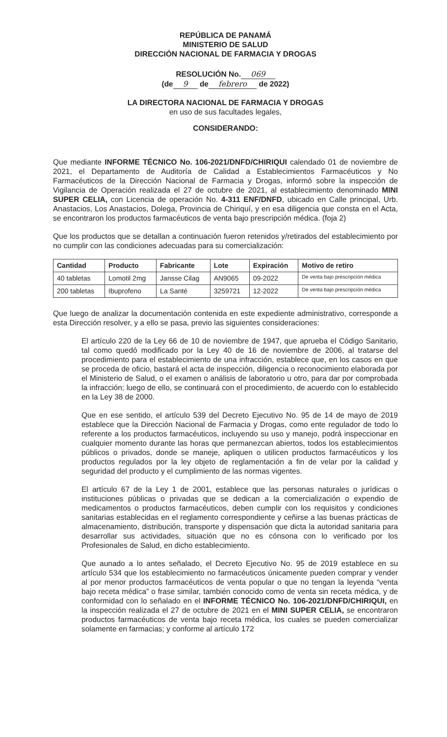REPÚBLICA DE PANAMÁ
MINISTERIO DE SALUD
DIRECCIÓN NACIONAL DE FARMACIA Y DROGAS
RESOLUCIÓN No. 069
(de 9 de febrero de 2022)
LA DIRECTORA NACIONAL DE FARMACIA Y DROGAS
en uso de sus facultades legales,
CONSIDERANDO:
Que mediante INFORME TÉCNICO No. 106-2021/DNFD/CHIRIQUI calendado 01 de noviembre de 2021, el Departamento de Auditoría de Calidad a Establecimientos Farmacéuticos y No Farmacéuticos de la Dirección Nacional de Farmacia y Drogas, informó sobre la inspección de Vigilancia de Operación realizada el 27 de octubre de 2021, al establecimiento denominado MINI SUPER CELIA, con Licencia de operación No. 4-311 ENF/DNFD, ubicado en Calle principal, Urb. Anastacios, Los Anastacios, Dolega, Provincia de Chiriquí, y en esa diligencia que consta en el Acta, se encontraron los productos farmacéuticos de venta bajo prescripción médica. (foja 2)
Que los productos que se detallan a continuación fueron retenidos y/retirados del establecimiento por no cumplir con las condiciones adecuadas para su comercialización:
| Cantidad | Producto | Fabricante | Lote | Expiración | Motivo de retiro |
| --- | --- | --- | --- | --- | --- |
| 40 tabletas | Lomotil 2mg | Jansse Cilag | AN9065 | 09-2022 | De venta bajo prescripción médica |
| 200 tabletas | Ibuprofeno | La Santé | 3259721 | 12-2022 | De venta bajo prescripción médica |
Que luego de analizar la documentación contenida en este expediente administrativo, corresponde a esta Dirección resolver, y a ello se pasa, previo las siguientes consideraciones:
El artículo 220 de la Ley 66 de 10 de noviembre de 1947, que aprueba el Código Sanitario, tal como quedó modificado por la Ley 40 de 16 de noviembre de 2006, al tratarse del procedimiento para el establecimiento de una infracción, establece que, en los casos en que se proceda de oficio, bastará el acta de inspección, diligencia o reconocimiento elaborada por el Ministerio de Salud, o el examen o análisis de laboratorio u otro, para dar por comprobada la infracción; luego de ello, se continuará con el procedimiento, de acuerdo con lo establecido en la Ley 38 de 2000.
Que en ese sentido, el artículo 539 del Decreto Ejecutivo No. 95 de 14 de mayo de 2019 establece que la Dirección Nacional de Farmacia y Drogas, como ente regulador de todo lo referente a los productos farmacéuticos, incluyendo su uso y manejo, podrá inspeccionar en cualquier momento durante las horas que permanezcan abiertos, todos los establecimientos públicos o privados, donde se maneje, apliquen o utilicen productos farmacéuticos y los productos regulados por la ley objeto de reglamentación a fin de velar por la calidad y seguridad del producto y el cumplimiento de las normas vigentes.
El artículo 67 de la Ley 1 de 2001, establece que las personas naturales o jurídicas o instituciones públicas o privadas que se dedican a la comercialización o expendio de medicamentos o productos farmacéuticos, deben cumplir con los requisitos y condiciones sanitarias establecidas en el reglamento correspondiente y ceñirse a las buenas prácticas de almacenamiento, distribución, transporte y dispensación que dicta la autoridad sanitaria para desarrollar sus actividades, situación que no es cónsona con lo verificado por los Profesionales de Salud, en dicho establecimiento.
Que aunado a lo antes señalado, el Decreto Ejecutivo No. 95 de 2019 establece en su artículo 534 que los establecimiento no farmacéuticos únicamente pueden comprar y vender al por menor productos farmacéuticos de venta popular o que no tengan la leyenda “venta bajo receta médica” o frase similar, también conocido como de venta sin receta médica, y de conformidad con lo señalado en el INFORME TÉCNICO No. 106-2021/DNFD/CHIRIQUI, en la inspección realizada el 27 de octubre de 2021 en el MINI SUPER CELIA, se encontraron productos farmacéuticos de venta bajo receta médica, los cuales se pueden comercializar solamente en farmacias; y conforme al artículo 172